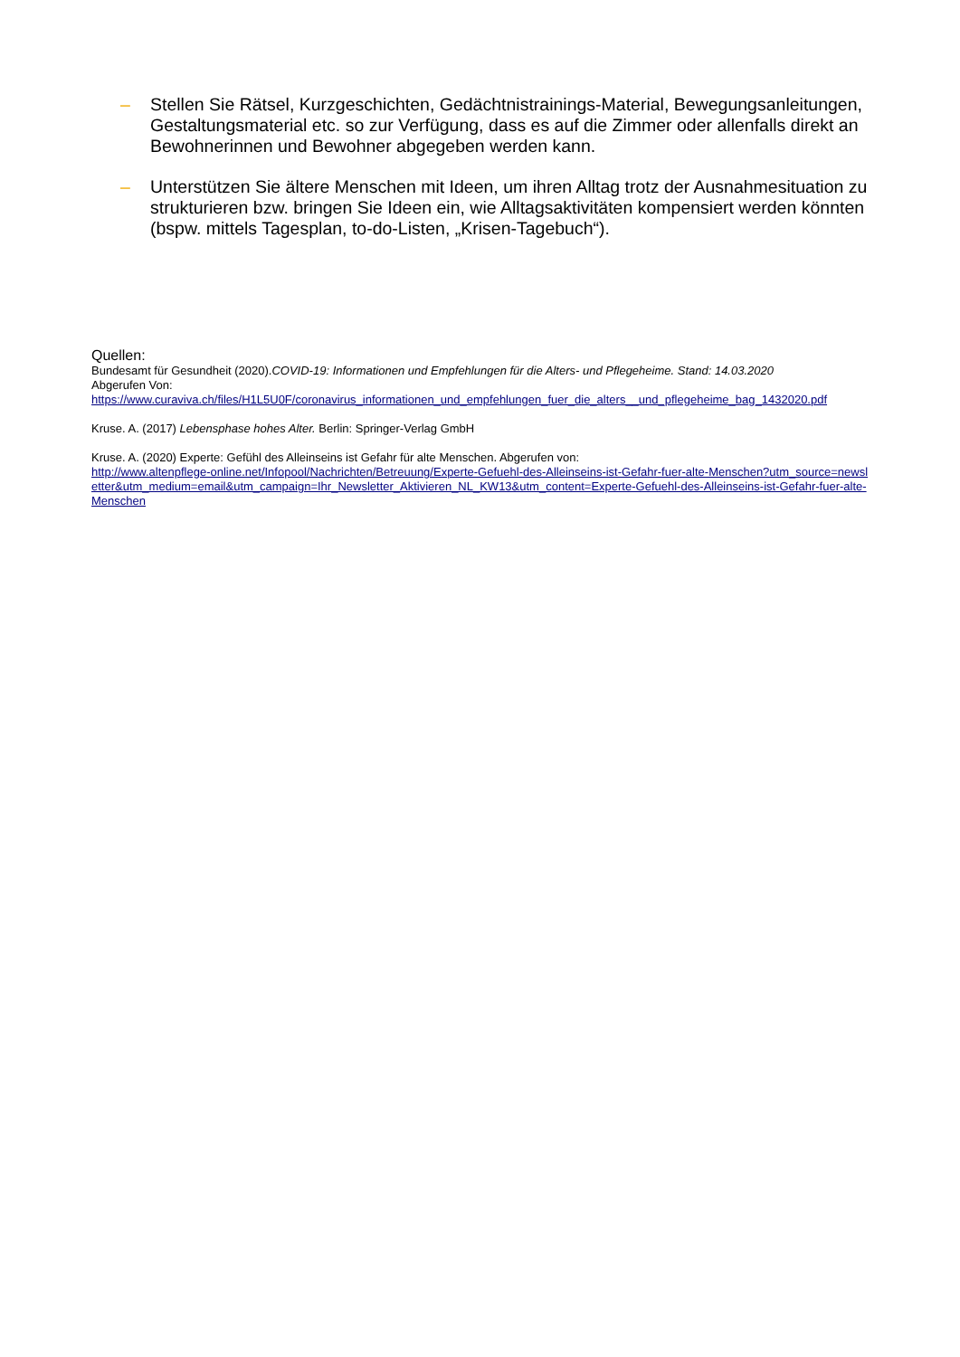– Stellen Sie Rätsel, Kurzgeschichten, Gedächtnistrainings-Material, Bewegungsanleitungen, Gestaltungsmaterial etc. so zur Verfügung, dass es auf die Zimmer oder allenfalls direkt an Bewohnerinnen und Bewohner abgegeben werden kann.
– Unterstützen Sie ältere Menschen mit Ideen, um ihren Alltag trotz der Ausnahmesituation zu strukturieren bzw. bringen Sie Ideen ein, wie Alltagsaktivitäten kompensiert werden könnten (bspw. mittels Tagesplan, to-do-Listen, „Krisen-Tagebuch“).
Quellen:
Bundesamt für Gesundheit (2020).COVID-19: Informationen und Empfehlungen für die Alters- und Pflegeheime. Stand: 14.03.2020
Abgerufen Von:
https://www.curaviva.ch/files/H1L5U0F/coronavirus_informationen_und_empfehlungen_fuer_die_alters__und_pflegeheime_bag_1432020.pdf
Kruse. A. (2017) Lebensphase hohes Alter. Berlin: Springer-Verlag GmbH
Kruse. A. (2020) Experte: Gefühl des Alleinseins ist Gefahr für alte Menschen. Abgerufen von:
http://www.altenpflege-online.net/Infopool/Nachrichten/Betreuung/Experte-Gefuehl-des-Alleinseins-ist-Gefahr-fuer-alte-Menschen?utm_source=newsletter&utm_medium=email&utm_campaign=Ihr_Newsletter_Aktivieren_NL_KW13&utm_content=Experte-Gefuehl-des-Alleinseins-ist-Gefahr-fuer-alte-Menschen